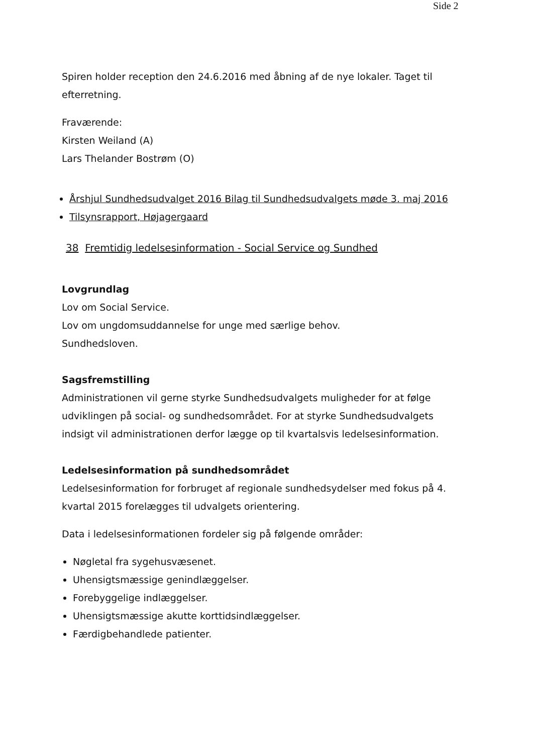Side 2
Spiren holder reception den 24.6.2016 med åbning af de nye lokaler. Taget til efterretning.
Fraværende:
Kirsten Weiland (A)
Lars Thelander Bostrøm (O)
Årshjul Sundhedsudvalget 2016 Bilag til Sundhedsudvalgets møde 3. maj 2016
Tilsynsrapport, Højagergaard
38 Fremtidig ledelsesinformation - Social Service og Sundhed
Lovgrundlag
Lov om Social Service.
Lov om ungdomsuddannelse for unge med særlige behov.
Sundhedsloven.
Sagsfremstilling
Administrationen vil gerne styrke Sundhedsudvalgets muligheder for at følge udviklingen på social- og sundhedsområdet. For at styrke Sundhedsudvalgets indsigt vil administrationen derfor lægge op til kvartalsvis ledelsesinformation.
Ledelsesinformation på sundhedsområdet
Ledelsesinformation for forbruget af regionale sundhedsydelser med fokus på 4. kvartal 2015 forelægges til udvalgets orientering.
Data i ledelsesinformationen fordeler sig på følgende områder:
Nøgletal fra sygehusvæsenet.
Uhensigtsmæssige genindlæggelser.
Forebyggelige indlæggelser.
Uhensigtsmæssige akutte korttidsindlæggelser.
Færdigbehandlede patienter.